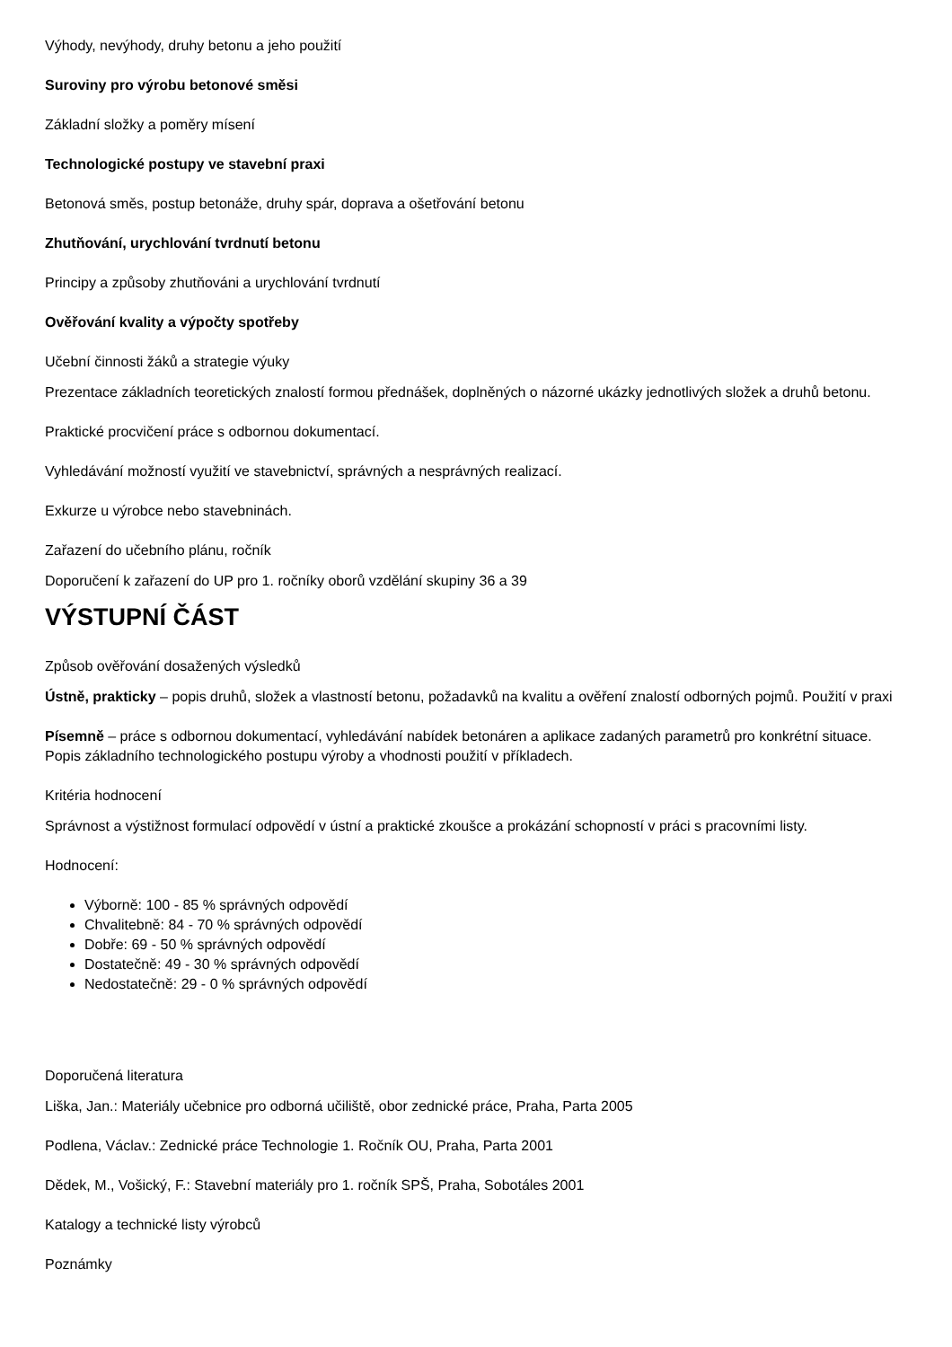Výhody, nevýhody, druhy betonu a jeho použití
Suroviny pro výrobu betonové směsi
Základní složky a poměry mísení
Technologické postupy ve stavební praxi
Betonová směs, postup betonáže, druhy spár, doprava a ošetřování betonu
Zhutňování, urychlování tvrdnutí betonu
Principy a způsoby zhutňováni a urychlování tvrdnutí
Ověřování kvality a výpočty spotřeby
Učební činnosti žáků a strategie výuky
Prezentace základních teoretických znalostí formou přednášek, doplněných o názorné ukázky jednotlivých složek a druhů betonu.
Praktické procvičení práce s odbornou dokumentací.
Vyhledávání možností využití ve stavebnictví, správných a nesprávných realizací.
Exkurze u výrobce nebo stavebninách.
Zařazení do učebního plánu, ročník
Doporučení k zařazení do UP pro 1. ročníky oborů vzdělání skupiny 36 a 39
VÝSTUPNÍ ČÁST
Způsob ověřování dosažených výsledků
Ústně, prakticky – popis druhů, složek a vlastností betonu, požadavků na kvalitu a ověření znalostí odborných pojmů. Použití v praxi
Písemně – práce s odbornou dokumentací, vyhledávání nabídek betonáren a aplikace zadaných parametrů pro konkrétní situace. Popis základního technologického postupu výroby a vhodnosti použití v příkladech.
Kritéria hodnocení
Správnost a výstižnost formulací odpovědí v ústní a praktické zkoušce a prokázání schopností v práci s pracovními listy.
Hodnocení:
Výborně: 100 - 85 % správných odpovědí
Chvalitebně: 84 - 70 % správných odpovědí
Dobře: 69 - 50 % správných odpovědí
Dostatečně: 49 - 30 % správných odpovědí
Nedostatečně: 29 - 0 % správných odpovědí
Doporučená literatura
Liška, Jan.: Materiály učebnice pro odborná učiliště, obor zednické práce, Praha, Parta 2005
Podlena, Václav.: Zednické práce Technologie 1. Ročník OU, Praha, Parta 2001
Dědek, M., Vošický, F.: Stavební materiály pro 1. ročník SPŠ, Praha, Sobotáles 2001
Katalogy a technické listy výrobců
Poznámky